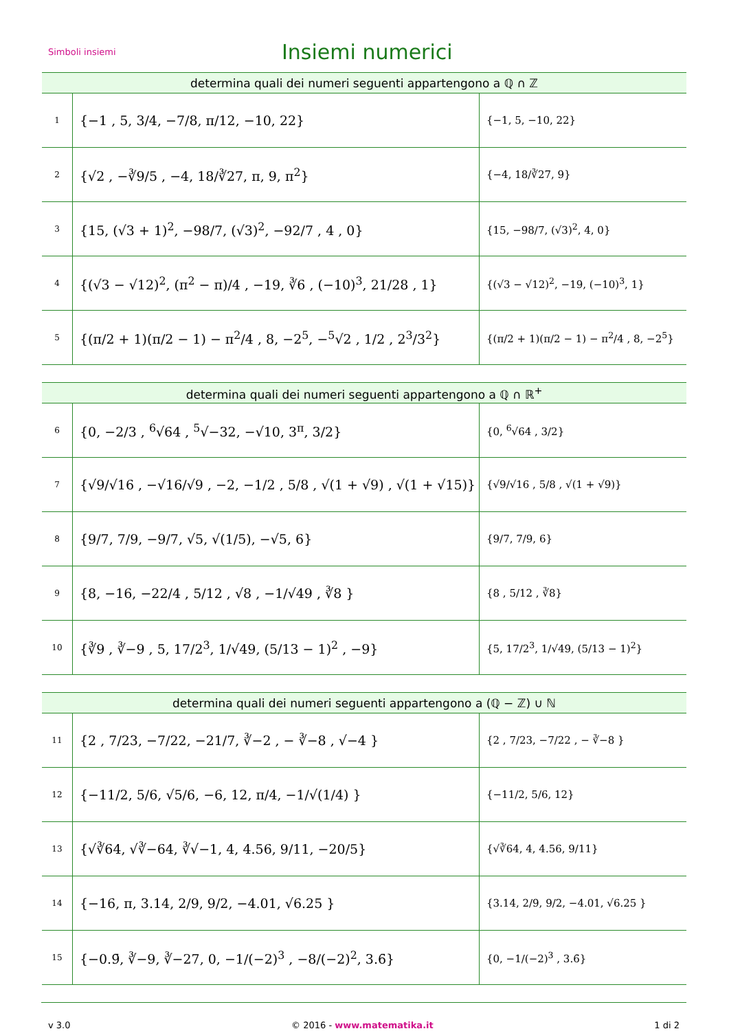Simboli insiemi
Insiemi numerici
| determina quali dei numeri seguenti appartengono a ℚ ∩ ℤ | | |
| --- | --- | --- |
| 1 | {−1 , 5, 3/4, −7/8, π/12, −10, 22} | {−1, 5, −10, 22} |
| 2 | {√2 , −∛9/5 , −4, 18/∛27, π, 9, π<sup>2</sup>} | {−4, 18/∛27, 9} |
| 3 | {15, (√3 + 1)<sup>2</sup>, −98/7, (√3)<sup>2</sup>, −92/7 , 4 , 0} | {15, −98/7, (√3)<sup>2</sup>, 4, 0} |
| 4 | {(√3 − √12)<sup>2</sup>, (π<sup>2</sup> − π)/4 , −19, ∛6 , (−10)<sup>3</sup>, 21/28 , 1} | {(√3 − √12)<sup>2</sup>, −19, (−10)<sup>3</sup>, 1} |
| 5 | {(π/2 + 1)(π/2 − 1) − π<sup>2</sup>/4 , 8, −2<sup>5</sup>, −<sup>5</sup>√2 , 1/2 , 2<sup>3</sup>/3<sup>2</sup>} | {(π/2 + 1)(π/2 − 1) − π<sup>2</sup>/4 , 8, −2<sup>5</sup>} |
| determina quali dei numeri seguenti appartengono a ℚ ∩ ℝ<sup>+</sup> | | |
| --- | --- | --- |
| 6 | {0, −2/3 , <sup>6</sup>√64 , <sup>5</sup>√−32, −√10, 3<sup>π</sup>, 3/2} | {0, <sup>6</sup>√64 , 3/2} |
| 7 | {√9/√16 , −√16/√9 , −2, −1/2 , 5/8 , √(1 + √9) , √(1 + √15)} | {√9/√16 , 5/8 , √(1 + √9)} |
| 8 | {9/7, 7/9, −9/7, √5, √(1/5), −√5, 6} | {9/7, 7/9, 6} |
| 9 | {8, −16, −22/4 , 5/12 , √8 , −1/√49 , ∛8 } | {8 , 5/12 , ∛8} |
| 10 | {∛9 , ∛−9 , 5, 17/2<sup>3</sup>, 1/√49, (5/13 − 1)<sup>2</sup> , −9} | {5, 17/2<sup>3</sup>, 1/√49, (5/13 − 1)<sup>2</sup>} |
| determina quali dei numeri seguenti appartengono a (ℚ − ℤ) ∪ ℕ | | |
| --- | --- | --- |
| 11 | {2 , 7/23, −7/22, −21/7, ∛−2 , − ∛−8 , √−4 } | {2 , 7/23, −7/22 , − ∛−8 } |
| 12 | {−11/2, 5/6, √5/6, −6, 12, π/4, −1/√(1/4) } | {−11/2, 5/6, 12} |
| 13 | {√∛64, √∛−64, ∛√−1, 4, 4.56, 9/11, −20/5} | {√∛64, 4, 4.56, 9/11} |
| 14 | {−16, π, 3.14, 2/9, 9/2, −4.01, √6.25 } | {3.14, 2/9, 9/2, −4.01, √6.25 } |
| 15 | {−0.9̄, ∛−9, ∛−27, 0, −1/(−2)<sup>3</sup> , −8/(−2)<sup>2</sup>, 3.6̄} | {0, −1/(−2)<sup>3</sup> , 3.6̄} |
v 3.0 © 2016 - www.matematika.it 1 di 2